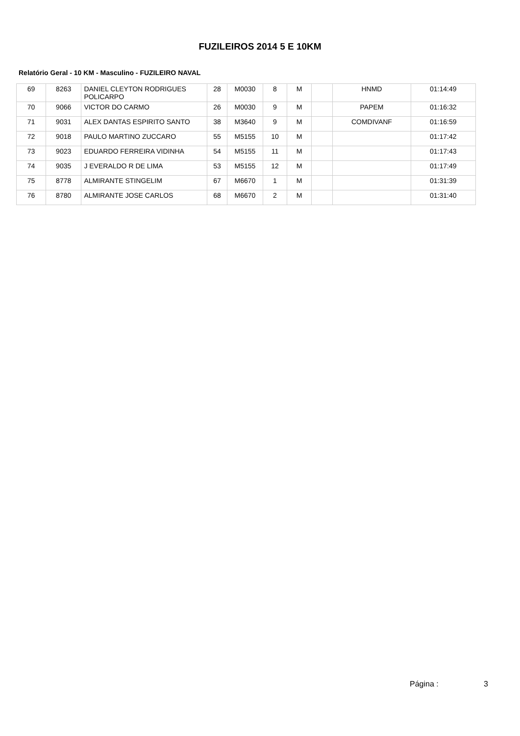FUZILEIROS 2014 5 E 10KM
Relatório Geral - 10 KM - Masculino - FUZILEIRO NAVAL
| 69 | 8263 | DANIEL CLEYTON RODRIGUES POLICARPO | 28 | M0030 | 8 | M | | HNMD | 01:14:49 |
| 70 | 9066 | VICTOR DO CARMO | 26 | M0030 | 9 | M | | PAPEM | 01:16:32 |
| 71 | 9031 | ALEX DANTAS ESPIRITO SANTO | 38 | M3640 | 9 | M | | COMDIVANF | 01:16:59 |
| 72 | 9018 | PAULO MARTINO ZUCCARO | 55 | M5155 | 10 | M | | | 01:17:42 |
| 73 | 9023 | EDUARDO FERREIRA VIDINHA | 54 | M5155 | 11 | M | | | 01:17:43 |
| 74 | 9035 | J EVERALDO R DE LIMA | 53 | M5155 | 12 | M | | | 01:17:49 |
| 75 | 8778 | ALMIRANTE STINGELIM | 67 | M6670 | 1 | M | | | 01:31:39 |
| 76 | 8780 | ALMIRANTE JOSE CARLOS | 68 | M6670 | 2 | M | | | 01:31:40 |
Página : 3